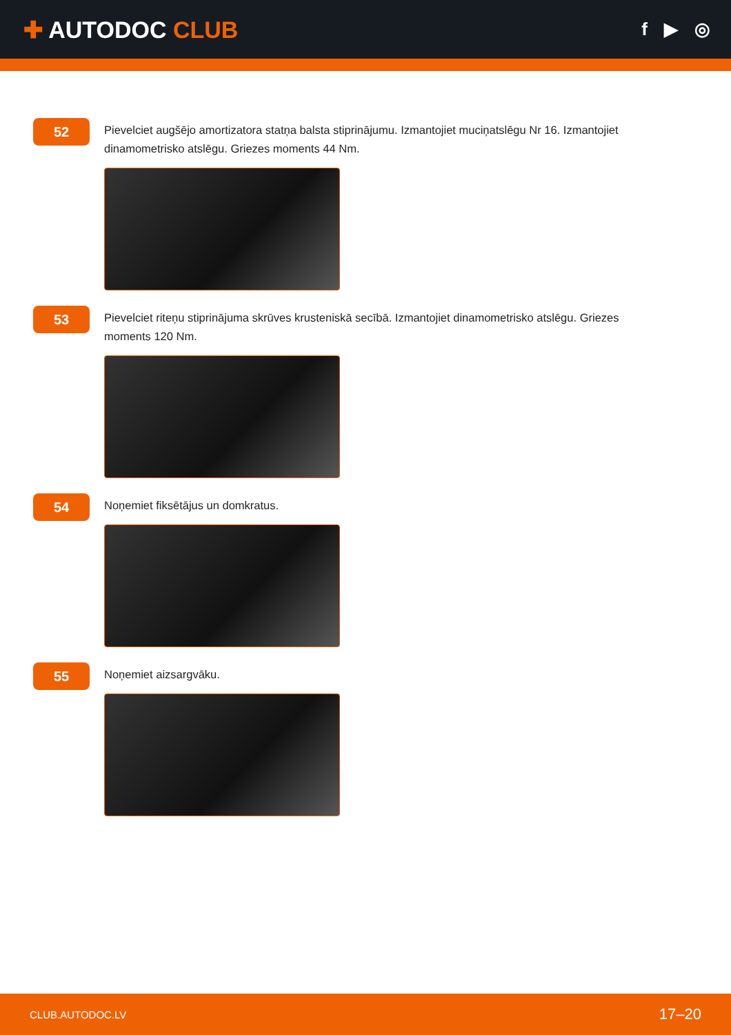✚ AUTODOC CLUB
f ▶ ◎
52
Pievelciet augšējo amortizatora statņa balsta stiprinājumu. Izmantojiet muciņatslēgu Nr 16. Izmantojiet dinamometrisko atslēgu. Griezes moments 44 Nm.
53
Pievelciet riteņu stiprinājuma skrūves krusteniskā secībā. Izmantojiet dinamometrisko atslēgu. Griezes moments 120 Nm.
54
Noņemiet fiksētājus un domkratus.
55
Noņemiet aizsargvāku.
CLUB.AUTODOC.LV 17–20